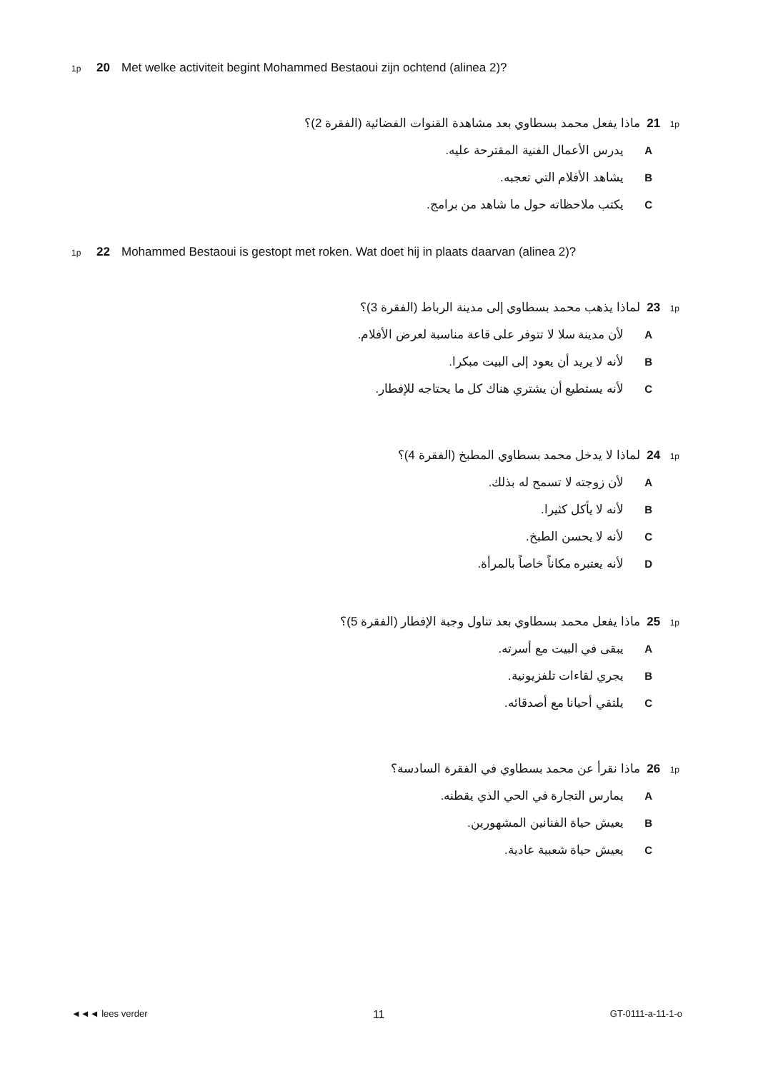1p 20 Met welke activiteit begint Mohammed Bestaoui zijn ochtend (alinea 2)?
1p 21 ماذا يفعل محمد بسطاوي بعد مشاهدة القنوات الفضائية (الفقرة 2)؟
Aيدرس الأعمال الفنية المقترحة عليه.
Bيشاهد الأفلام التي تعجبه.
Cيكتب ملاحظاته حول ما شاهد من برامج.
1p 22 Mohammed Bestaoui is gestopt met roken. Wat doet hij in plaats daarvan (alinea 2)?
1p 23 لماذا يذهب محمد بسطاوي إلى مدينة الرباط (الفقرة 3)؟
Aلأن مدينة سلا لا تتوفر على قاعة مناسبة لعرض الأفلام.
Bلأنه لا يريد أن يعود إلى البيت مبكرا.
Cلأنه يستطيع أن يشتري هناك كل ما يحتاجه للإفطار.
1p 24 لماذا لا يدخل محمد بسطاوي المطبخ (الفقرة 4)؟
Aلأن زوجته لا تسمح له بذلك.
Bلأنه لا يأكل كثيرا.
Cلأنه لا يحسن الطبخ.
Dلأنه يعتبره مكاناً خاصاً بالمرأة.
1p 25 ماذا يفعل محمد بسطاوي بعد تناول وجبة الإفطار (الفقرة 5)؟
Aيبقى في البيت مع أسرته.
Bيجري لقاءات تلفزيونية.
Cيلتقي أحيانا مع أصدقائه.
1p 26 ماذا نقرأ عن محمد بسطاوي في الفقرة السادسة؟
Aيمارس التجارة في الحي الذي يقطنه.
Bيعيش حياة الفنانين المشهورين.
Cيعيش حياة شعبية عادية.
◄◄◄ lees verder 11 GT-0111-a-11-1-o